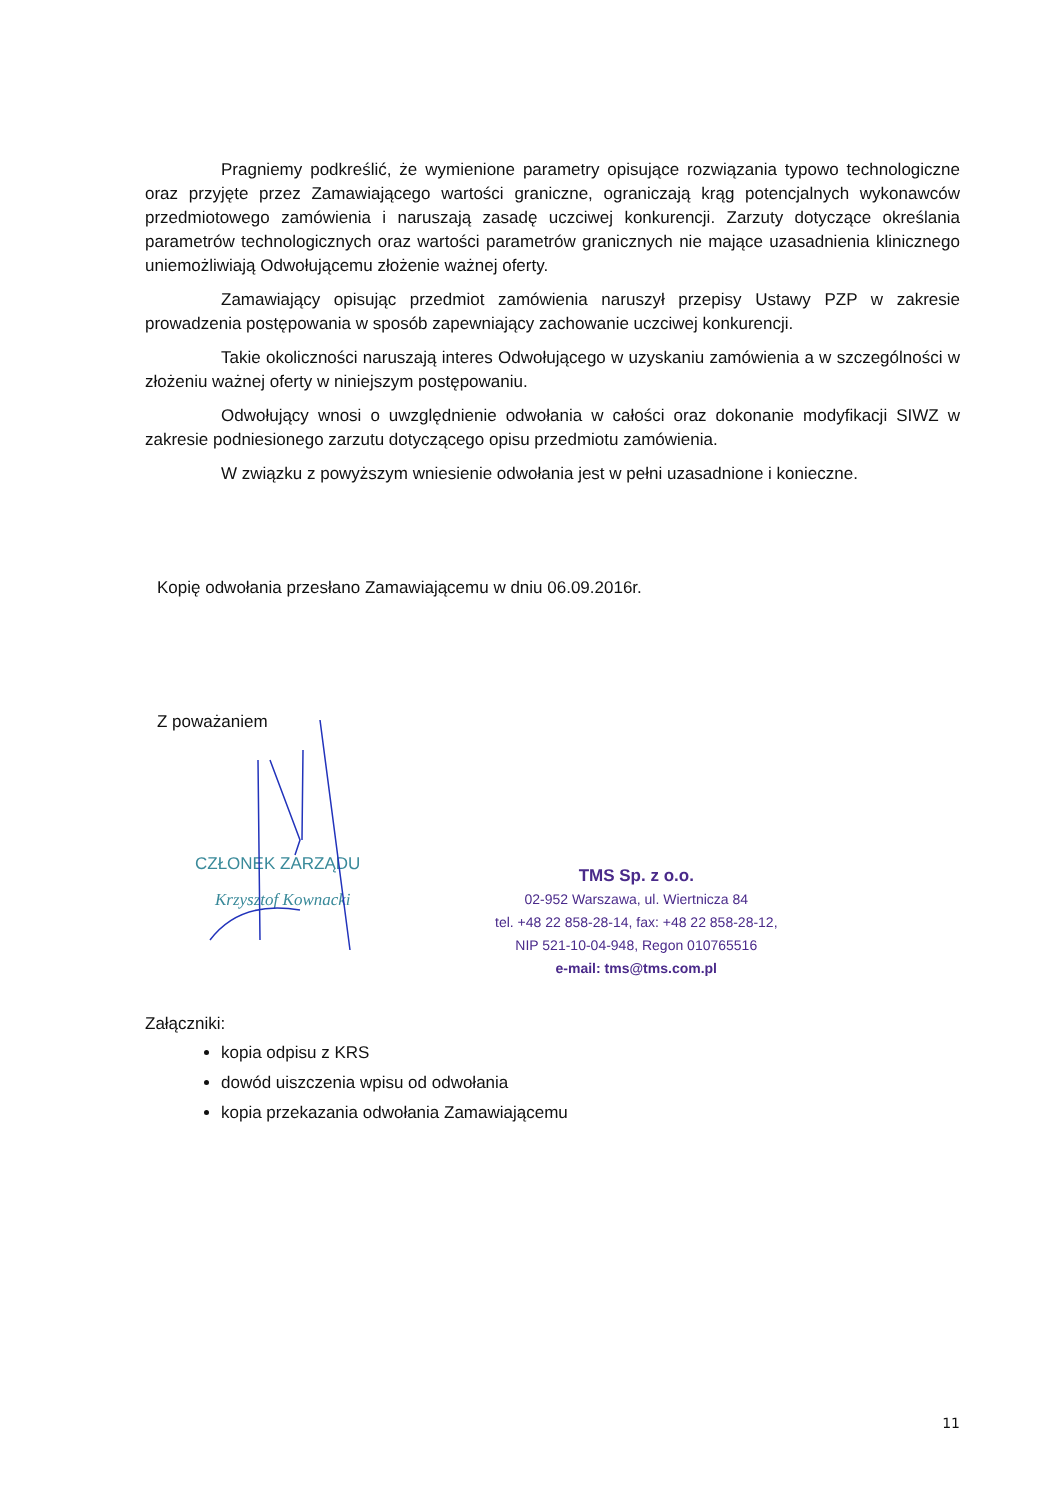Pragniemy podkreślić, że wymienione parametry opisujące rozwiązania typowo technologiczne oraz przyjęte przez Zamawiającego wartości graniczne, ograniczają krąg potencjalnych wykonawców przedmiotowego zamówienia i naruszają zasadę uczciwej konkurencji. Zarzuty dotyczące określania parametrów technologicznych oraz wartości parametrów granicznych nie mające uzasadnienia klinicznego uniemożliwiają Odwołującemu złożenie ważnej oferty.
Zamawiający opisując przedmiot zamówienia naruszył przepisy Ustawy PZP w zakresie prowadzenia postępowania w sposób zapewniający zachowanie uczciwej konkurencji.
Takie okoliczności naruszają interes Odwołującego w uzyskaniu zamówienia a w szczególności w złożeniu ważnej oferty w niniejszym postępowaniu.
Odwołujący wnosi o uwzględnienie odwołania w całości oraz dokonanie modyfikacji SIWZ w zakresie podniesionego zarzutu dotyczącego opisu przedmiotu zamówienia.
W związku z powyższym wniesienie odwołania jest w pełni uzasadnione i konieczne.
Kopię odwołania przesłano Zamawiającemu w dniu 06.09.2016r.
Z poważaniem
CZŁONEK ZARZĄDU
Krzysztof Kownacki
TMS Sp. z o.o.
02-952 Warszawa, ul. Wiertnicza 84
tel. +48 22 858-28-14, fax: +48 22 858-28-12,
NIP 521-10-04-948, Regon 010765516
e-mail: tms@tms.com.pl
Załączniki:
kopia odpisu z KRS
dowód uiszczenia wpisu od odwołania
kopia przekazania odwołania Zamawiającemu
11